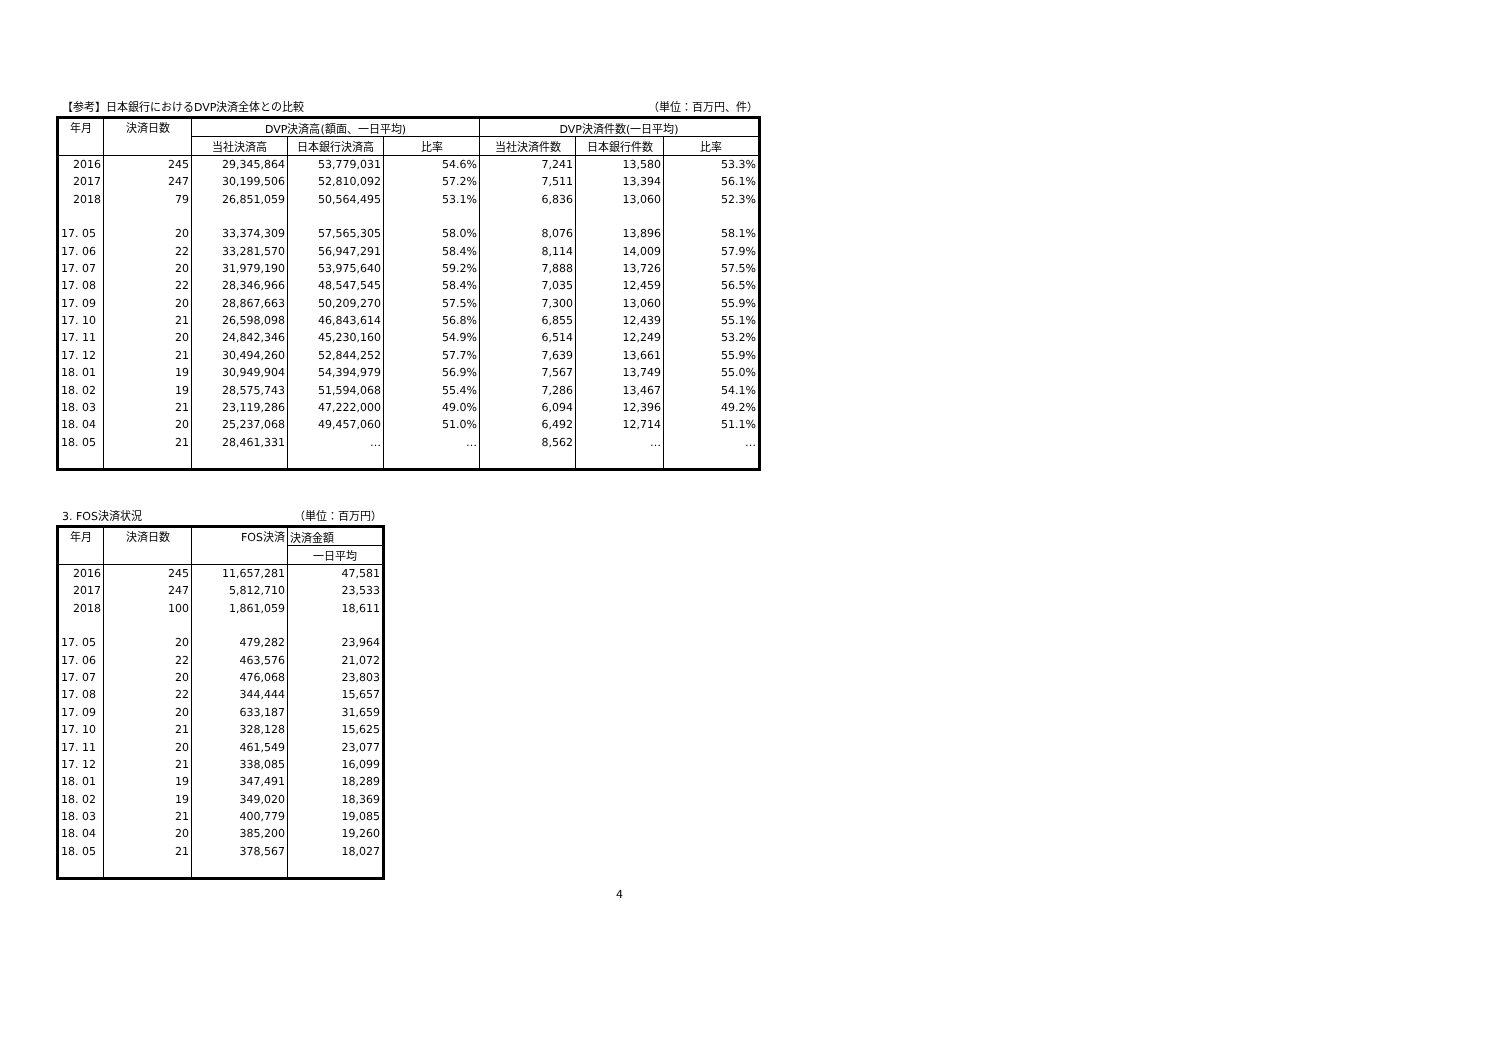【参考】日本銀行におけるDVP決済全体との比較 （単位：百万円、件）
| 年月 | 決済日数 | DVP決済高(額面、一日平均) | | | DVP決済件数(一日平均) | | |
| --- | --- | --- | --- | --- | --- | --- | --- |
| | | 当社決済高 | 日本銀行決済高 | 比率 | 当社決済件数 | 日本銀行件数 | 比率 |
| 2016 | 245 | 29,345,864 | 53,779,031 | 54.6% | 7,241 | 13,580 | 53.3% |
| 2017 | 247 | 30,199,506 | 52,810,092 | 57.2% | 7,511 | 13,394 | 56.1% |
| 2018 | 79 | 26,851,059 | 50,564,495 | 53.1% | 6,836 | 13,060 | 52.3% |
| 17. 05 | 20 | 33,374,309 | 57,565,305 | 58.0% | 8,076 | 13,896 | 58.1% |
| 17. 06 | 22 | 33,281,570 | 56,947,291 | 58.4% | 8,114 | 14,009 | 57.9% |
| 17. 07 | 20 | 31,979,190 | 53,975,640 | 59.2% | 7,888 | 13,726 | 57.5% |
| 17. 08 | 22 | 28,346,966 | 48,547,545 | 58.4% | 7,035 | 12,459 | 56.5% |
| 17. 09 | 20 | 28,867,663 | 50,209,270 | 57.5% | 7,300 | 13,060 | 55.9% |
| 17. 10 | 21 | 26,598,098 | 46,843,614 | 56.8% | 6,855 | 12,439 | 55.1% |
| 17. 11 | 20 | 24,842,346 | 45,230,160 | 54.9% | 6,514 | 12,249 | 53.2% |
| 17. 12 | 21 | 30,494,260 | 52,844,252 | 57.7% | 7,639 | 13,661 | 55.9% |
| 18. 01 | 19 | 30,949,904 | 54,394,979 | 56.9% | 7,567 | 13,749 | 55.0% |
| 18. 02 | 19 | 28,575,743 | 51,594,068 | 55.4% | 7,286 | 13,467 | 54.1% |
| 18. 03 | 21 | 23,119,286 | 47,222,000 | 49.0% | 6,094 | 12,396 | 49.2% |
| 18. 04 | 20 | 25,237,068 | 49,457,060 | 51.0% | 6,492 | 12,714 | 51.1% |
| 18. 05 | 21 | 28,461,331 | … | … | 8,562 | … | … |
3. FOS決済状況 （単位：百万円）
| 年月 | 決済日数 | FOS決済 | 決済金額 |
| --- | --- | --- | --- |
| | | | 一日平均 |
| 2016 | 245 | 11,657,281 | 47,581 |
| 2017 | 247 | 5,812,710 | 23,533 |
| 2018 | 100 | 1,861,059 | 18,611 |
| 17. 05 | 20 | 479,282 | 23,964 |
| 17. 06 | 22 | 463,576 | 21,072 |
| 17. 07 | 20 | 476,068 | 23,803 |
| 17. 08 | 22 | 344,444 | 15,657 |
| 17. 09 | 20 | 633,187 | 31,659 |
| 17. 10 | 21 | 328,128 | 15,625 |
| 17. 11 | 20 | 461,549 | 23,077 |
| 17. 12 | 21 | 338,085 | 16,099 |
| 18. 01 | 19 | 347,491 | 18,289 |
| 18. 02 | 19 | 349,020 | 18,369 |
| 18. 03 | 21 | 400,779 | 19,085 |
| 18. 04 | 20 | 385,200 | 19,260 |
| 18. 05 | 21 | 378,567 | 18,027 |
4